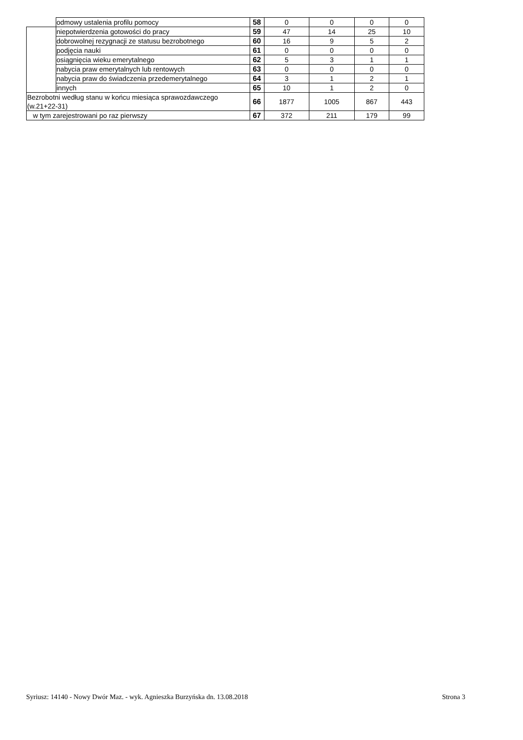| | odmowy ustalenia profilu pomocy | 58 | 0 | 0 | 0 | 0 |
| | niepotwierdzenia gotowości do pracy | 59 | 47 | 14 | 25 | 10 |
| | dobrowolnej rezygnacji ze statusu bezrobotnego | 60 | 16 | 9 | 5 | 2 |
| | podjęcia nauki | 61 | 0 | 0 | 0 | 0 |
| | osiągnięcia wieku emerytalnego | 62 | 5 | 3 | 1 | 1 |
| | nabycia praw emerytalnych lub rentowych | 63 | 0 | 0 | 0 | 0 |
| | nabycia praw do świadczenia przedemerytalnego | 64 | 3 | 1 | 2 | 1 |
| | innych | 65 | 10 | 1 | 2 | 0 |
| Bezrobotni według stanu w końcu miesiąca sprawozdawczego (w.21+22-31) | | 66 | 1877 | 1005 | 867 | 443 |
| w tym zarejestrowani po raz pierwszy | | 67 | 372 | 211 | 179 | 99 |
Syriusz: 14140 - Nowy Dwór Maz. - wyk. Agnieszka Burzyńska dn. 13.08.2018 Strona 3